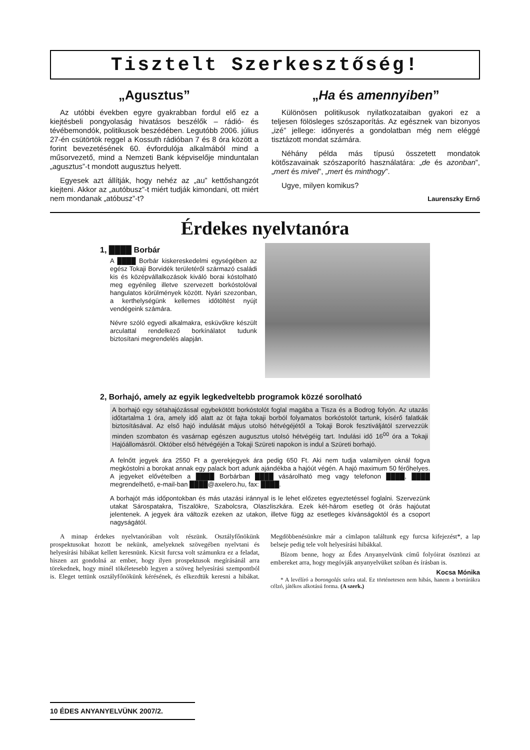Tisztelt Szerkesztőség!
„Agusztus”
Az utóbbi években egyre gyakrabban fordul elő ez a kiejtésbeli pongyolaság hivatásos beszélők – rádió- és tévébemondók, politikusok beszédében. Legutóbb 2006. július 27-én csütörtök reggel a Kossuth rádióban 7 és 8 óra között a forint bevezetésének 60. évfordulója alkalmából mind a műsorvezető, mind a Nemzeti Bank képviselője minduntalan „agusztus”-t mondott augusztus helyett.
Egyesek azt állítják, hogy nehéz az „au” kettőshangzót kiejteni. Akkor az „autóbusz”-t miért tudják kimondani, ott miért nem mondanak „atóbusz”-t?
„Ha és amennyiben”
Különösen politikusok nyilatkozataiban gyakori ez a teljesen fölösleges szószaporítás. Az egésznek van bizonyos „izé” jellege: időnyerés a gondolatban még nem eléggé tisztázott mondat számára.
Néhány példa más típusú összetett mondatok kötőszavainak szószaporító használatára: „de és azonban”, „mert és mivel”, „mert és minthogy”.
Ugye, milyen komikus?
Laurenszky Ernő
Érdekes nyelvtanóra
1, ████ Borbár
A ████ Borbár kiskereskedelmi egységében az egész Tokaji Borvidék területéről származó családi kis és középvállalkozások kiváló borai kóstolható meg egyénileg illetve szervezett borkóstolóval hangulatos körülmények között. Nyári szezonban, a kerthelységünk kellemes időtöltést nyújt vendégeink számára.
Névre szóló egyedi alkalmakra, esküvőkre készült arculattal rendelkező borkínálatot tudunk biztosítani megrendelés alapján.
2, Borhajó, amely az egyik legkedveltebb programok közzé sorolható
A borhajó egy sétahajózással egybekötött borkóstolót foglal magába a Tisza és a Bodrog folyón. Az utazás időtartalma 1 óra, amely idő alatt az öt fajta tokaji borból folyamatos borkóstolót tartunk, kísérő falatkák biztosításával. Az első hajó indulását május utolsó hétvégéjétől a Tokaji Borok fesztiváljától szervezzük minden szombaton és vasárnap egészen augusztus utolsó hétvégéig tart. Indulási idő 16<sup>00</sup> óra a Tokaji Hajóállomásról. Október első hétvégéjén a Tokaji Szüreti napokon is indul a Szüreti borhajó.
A felnőtt jegyek ára 2550 Ft a gyerekjegyek ára pedig 650 Ft. Aki nem tudja valamilyen oknál fogva megkóstolni a borokat annak egy palack bort adunk ajándékba a hajóút végén. A hajó maximum 50 férőhelyes. A jegyeket elővételben a ████ Borbárban ████ vásárolható meg vagy telefonon ████, ████ megrendelhető, e-mail-ban ████@axelero.hu, fax: ████.
A borhajót más időpontokban és más utazási iránnyal is le lehet előzetes egyeztetéssel foglalni. Szervezünk utakat Sárospatakra, Tiszalökre, Szabolcsra, Olaszliszkára. Ezek két-három esetleg öt órás hajóutat jelentenek. A jegyek ára változik ezeken az utakon, illetve függ az esetleges kívánságoktól és a csoport nagyságától.
A minap érdekes nyelvtanórában volt részünk. Osztályfőnökünk prospektusokat hozott be nekünk, amelyeknek szövegében nyelvtani és helyesírási hibákat kellett keresnünk. Kicsit furcsa volt számunkra ez a feladat, hiszen azt gondolná az ember, hogy ilyen prospektusok megírásánál arra törekednek, hogy minél tökéletesebb legyen a szöveg helyesírási szempontból is. Eleget tettünk osztályfőnökünk kérésének, és elkezdtük keresni a hibákat. Megdöbbenésünkre már a címlapon találtunk egy furcsa kifejezést*, a lap belseje pedig tele volt helyesírási hibákkal.
Bízom benne, hogy az Édes Anyanyelvünk című folyóirat ösztönzi az embereket arra, hogy megóvják anyanyelvüket szóban és írásban is.
Kocsa Mónika
* A levélíró a borongolás szóra utal. Ez történetesen nem hibás, hanem a bortúrákra célzó, játékos alkotású forma. (A szerk.)
10 ÉDES ANYANYELVÜNK 2007/2.